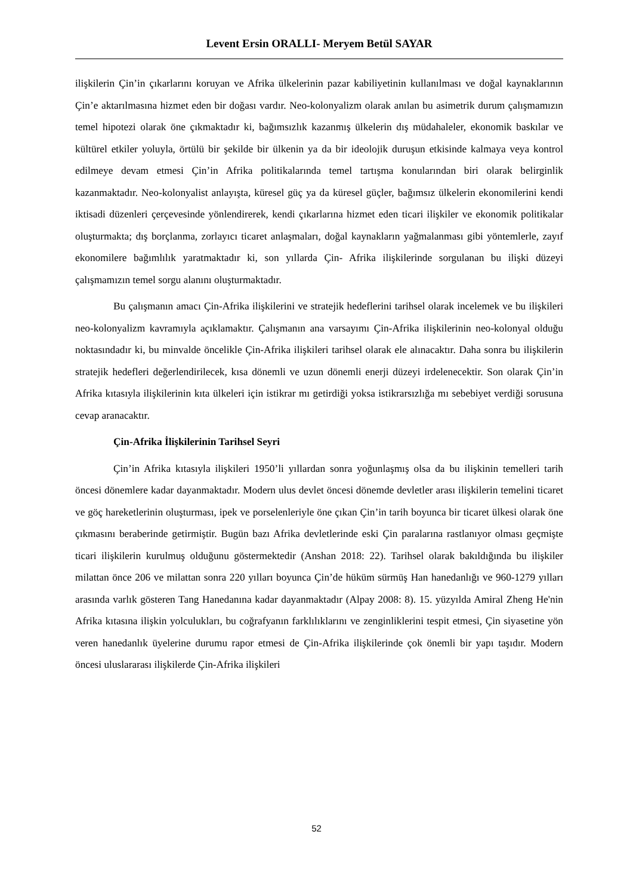Levent Ersin ORALLI- Meryem Betül SAYAR
ilişkilerin Çin’in çıkarlarını koruyan ve Afrika ülkelerinin pazar kabiliyetinin kullanılması ve doğal kaynaklarının Çin’e aktarılmasına hizmet eden bir doğası vardır. Neo-kolonyalizm olarak anılan bu asimetrik durum çalışmamızın temel hipotezi olarak öne çıkmaktadır ki, bağımsızlık kazanmış ülkelerin dış müdahaleler, ekonomik baskılar ve kültürel etkiler yoluyla, örtülü bir şekilde bir ülkenin ya da bir ideolojik duruşun etkisinde kalmaya veya kontrol edilmeye devam etmesi Çin’in Afrika politikalarında temel tartışma konularından biri olarak belirginlik kazanmaktadır. Neo-kolonyalist anlayışta, küresel güç ya da küresel güçler, bağımsız ülkelerin ekonomilerini kendi iktisadi düzenleri çerçevesinde yönlendirerek, kendi çıkarlarına hizmet eden ticari ilişkiler ve ekonomik politikalar oluşturmakta; dış borçlanma, zorlayıcı ticaret anlaşmaları, doğal kaynakların yağmalanması gibi yöntemlerle, zayıf ekonomilere bağımlılık yaratmaktadır ki, son yıllarda Çin- Afrika ilişkilerinde sorgulanan bu ilişki düzeyi çalışmamızın temel sorgu alanını oluşturmaktadır.
Bu çalışmanın amacı Çin-Afrika ilişkilerini ve stratejik hedeflerini tarihsel olarak incelemek ve bu ilişkileri neo-kolonyalizm kavramıyla açıklamaktır. Çalışmanın ana varsayımı Çin-Afrika ilişkilerinin neo-kolonyal olduğu noktasındadır ki, bu minvalde öncelikle Çin-Afrika ilişkileri tarihsel olarak ele alınacaktır. Daha sonra bu ilişkilerin stratejik hedefleri değerlendirilecek, kısa dönemli ve uzun dönemli enerji düzeyi irdelenecektir. Son olarak Çin’in Afrika kıtasıyla ilişkilerinin kıta ülkeleri için istikrar mı getirdiği yoksa istikrarsızlığa mı sebebiyet verdiği sorusuna cevap aranacaktır.
Çin-Afrika İlişkilerinin Tarihsel Seyri
Çin’in Afrika kıtasıyla ilişkileri 1950’li yıllardan sonra yoğunlaşmış olsa da bu ilişkinin temelleri tarih öncesi dönemlere kadar dayanmaktadır. Modern ulus devlet öncesi dönemde devletler arası ilişkilerin temelini ticaret ve göç hareketlerinin oluşturması, ipek ve porselenleriyle öne çıkan Çin’in tarih boyunca bir ticaret ülkesi olarak öne çıkmasını beraberinde getirmiştir. Bugün bazı Afrika devletlerinde eski Çin paralarına rastlanıyor olması geçmişte ticari ilişkilerin kurulmuş olduğunu göstermektedir (Anshan 2018: 22). Tarihsel olarak bakıldığında bu ilişkiler milattan önce 206 ve milattan sonra 220 yılları boyunca Çin’de hüküm sürmüş Han hanedanlığı ve 960-1279 yılları arasında varlık gösteren Tang Hanedanına kadar dayanmaktadır (Alpay 2008: 8). 15. yüzyılda Amiral Zheng He'nin Afrika kıtasına ilişkin yolculukları, bu coğrafyanın farklılıklarını ve zenginliklerini tespit etmesi, Çin siyasetine yön veren hanedanlık üyelerine durumu rapor etmesi de Çin-Afrika ilişkilerinde çok önemli bir yapı taşıdır. Modern öncesi uluslararası ilişkilerde Çin-Afrika ilişkileri
52